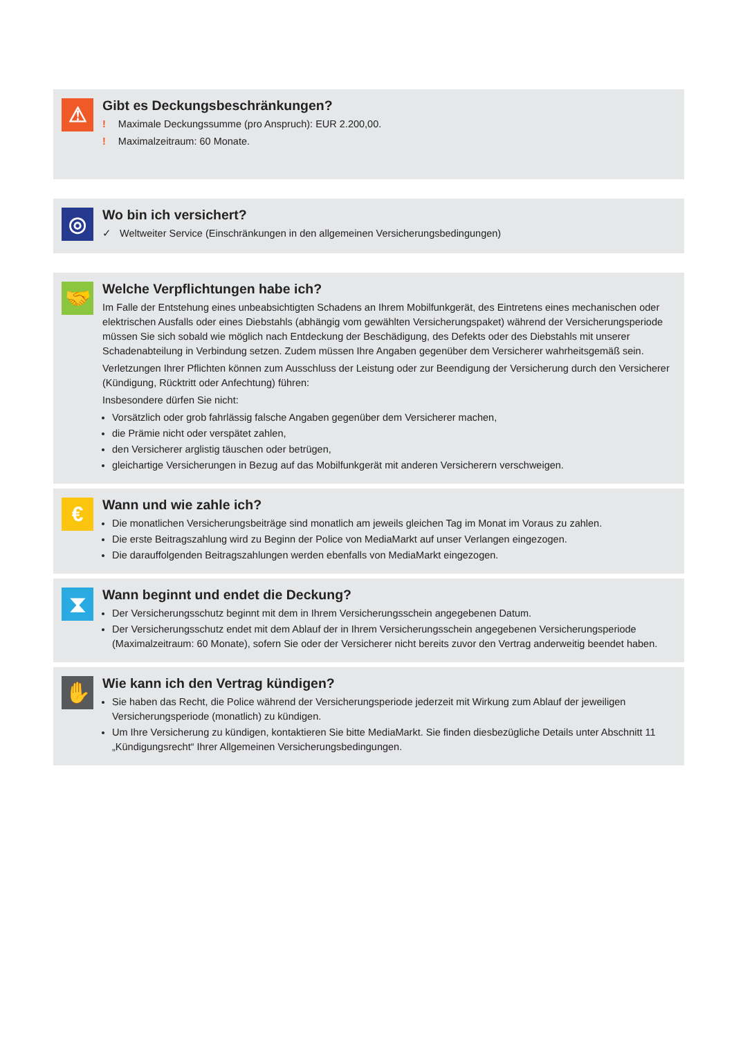⚠
Gibt es Deckungsbeschränkungen?
! Maximale Deckungssumme (pro Anspruch): EUR 2.200,00.
! Maximalzeitraum: 60 Monate.
◎
Wo bin ich versichert?
✓ Weltweiter Service (Einschränkungen in den allgemeinen Versicherungsbedingungen)
🤝
Welche Verpflichtungen habe ich?
Im Falle der Entstehung eines unbeabsichtigten Schadens an Ihrem Mobilfunkgerät, des Eintretens eines mechanischen oder elektrischen Ausfalls oder eines Diebstahls (abhängig vom gewählten Versicherungspaket) während der Versicherungsperiode müssen Sie sich sobald wie möglich nach Entdeckung der Beschädigung, des Defekts oder des Diebstahls mit unserer Schadenabteilung in Verbindung setzen. Zudem müssen Ihre Angaben gegenüber dem Versicherer wahrheitsgemäß sein.
Verletzungen Ihrer Pflichten können zum Ausschluss der Leistung oder zur Beendigung der Versicherung durch den Versicherer (Kündigung, Rücktritt oder Anfechtung) führen:
Insbesondere dürfen Sie nicht:
Vorsätzlich oder grob fahrlässig falsche Angaben gegenüber dem Versicherer machen,
die Prämie nicht oder verspätet zahlen,
den Versicherer arglistig täuschen oder betrügen,
gleichartige Versicherungen in Bezug auf das Mobilfunkgerät mit anderen Versicherern verschweigen.
€
Wann und wie zahle ich?
Die monatlichen Versicherungsbeiträge sind monatlich am jeweils gleichen Tag im Monat im Voraus zu zahlen.
Die erste Beitragszahlung wird zu Beginn der Police von MediaMarkt auf unser Verlangen eingezogen.
Die darauffolgenden Beitragszahlungen werden ebenfalls von MediaMarkt eingezogen.
⧗
Wann beginnt und endet die Deckung?
Der Versicherungsschutz beginnt mit dem in Ihrem Versicherungsschein angegebenen Datum.
Der Versicherungsschutz endet mit dem Ablauf der in Ihrem Versicherungsschein angegebenen Versicherungsperiode (Maximalzeitraum: 60 Monate), sofern Sie oder der Versicherer nicht bereits zuvor den Vertrag anderweitig beendet haben.
✋
Wie kann ich den Vertrag kündigen?
Sie haben das Recht, die Police während der Versicherungsperiode jederzeit mit Wirkung zum Ablauf der jeweiligen Versicherungsperiode (monatlich) zu kündigen.
Um Ihre Versicherung zu kündigen, kontaktieren Sie bitte MediaMarkt. Sie finden diesbezügliche Details unter Abschnitt 11 „Kündigungsrecht“ Ihrer Allgemeinen Versicherungsbedingungen.